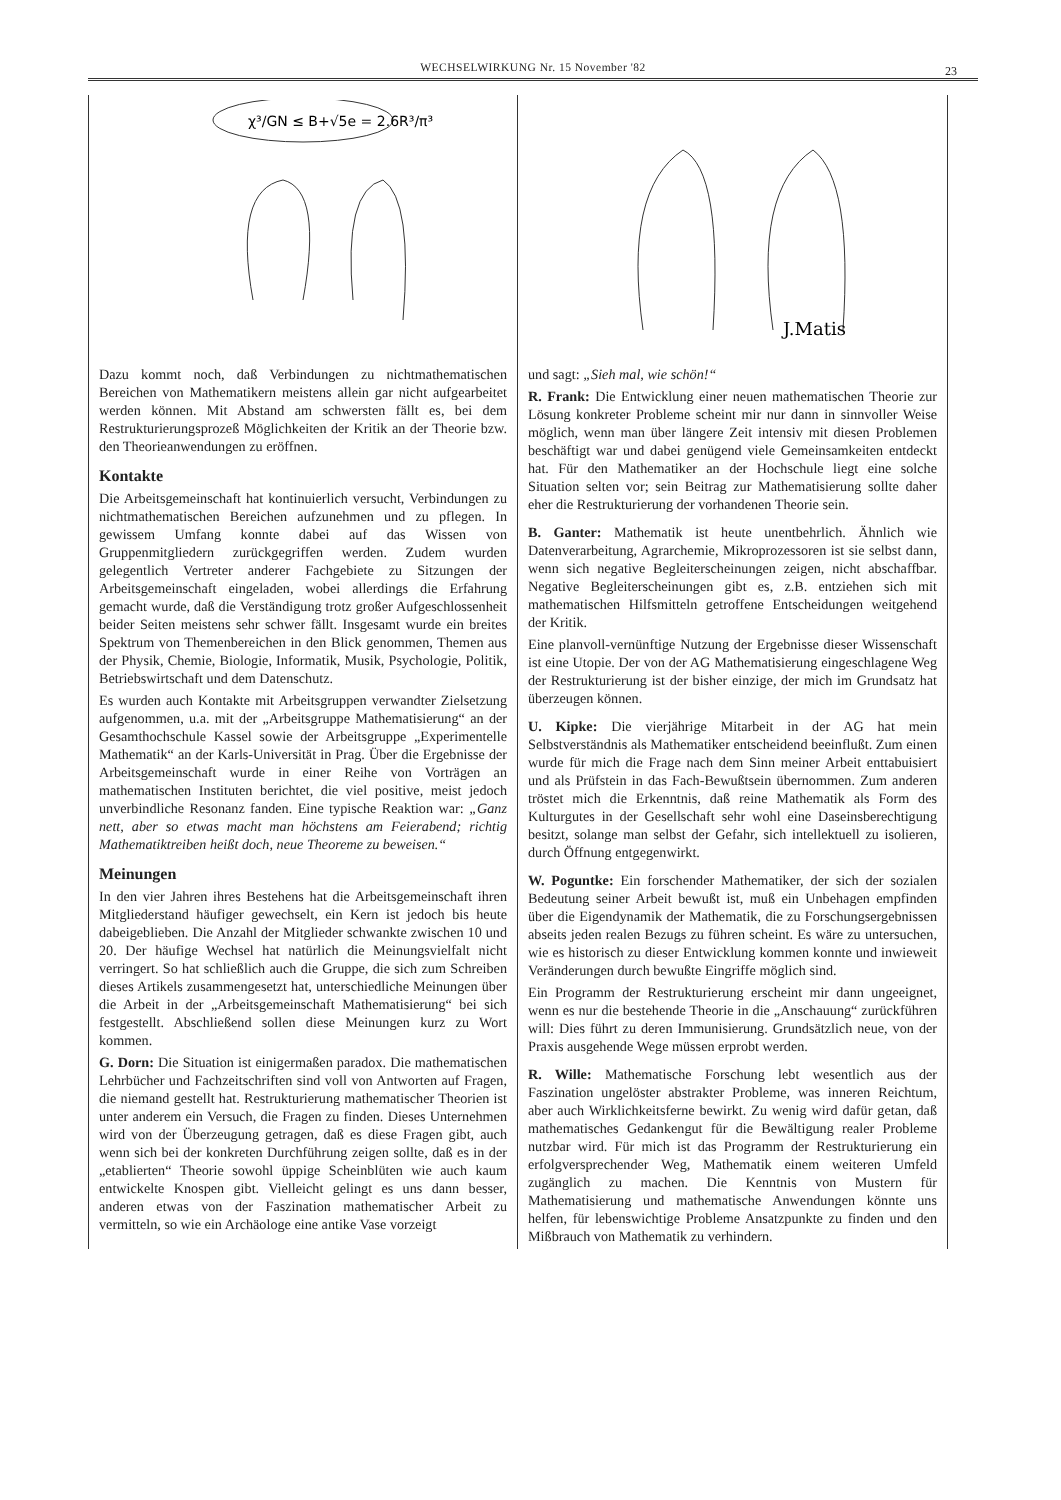WECHSELWIRKUNG Nr. 15 November '82 23
χ³/GN ≤ B+√5e = 2.6R³/π³
Dazu kommt noch, daß Verbindungen zu nichtmathematischen Bereichen von Mathematikern meistens allein gar nicht aufgearbeitet werden können. Mit Abstand am schwersten fällt es, bei dem Restrukturierungsprozeß Möglichkeiten der Kritik an der Theorie bzw. den Theorieanwendungen zu eröffnen.
Kontakte
Die Arbeitsgemeinschaft hat kontinuierlich versucht, Verbindungen zu nichtmathematischen Bereichen aufzunehmen und zu pflegen. In gewissem Umfang konnte dabei auf das Wissen von Gruppenmitgliedern zurückgegriffen werden. Zudem wurden gelegentlich Vertreter anderer Fachgebiete zu Sitzungen der Arbeitsgemeinschaft eingeladen, wobei allerdings die Erfahrung gemacht wurde, daß die Verständigung trotz großer Aufgeschlossenheit beider Seiten meistens sehr schwer fällt. Insgesamt wurde ein breites Spektrum von Themenbereichen in den Blick genommen, Themen aus der Physik, Chemie, Biologie, Informatik, Musik, Psychologie, Politik, Betriebswirtschaft und dem Datenschutz.
Es wurden auch Kontakte mit Arbeitsgruppen verwandter Zielsetzung aufgenommen, u.a. mit der „Arbeitsgruppe Mathematisierung“ an der Gesamthochschule Kassel sowie der Arbeitsgruppe „Experimentelle Mathematik“ an der Karls-Universität in Prag. Über die Ergebnisse der Arbeitsgemeinschaft wurde in einer Reihe von Vorträgen an mathematischen Instituten berichtet, die viel positive, meist jedoch unverbindliche Resonanz fanden. Eine typische Reaktion war: „Ganz nett, aber so etwas macht man höchstens am Feierabend; richtig Mathematiktreiben heißt doch, neue Theoreme zu beweisen.“
Meinungen
In den vier Jahren ihres Bestehens hat die Arbeitsgemeinschaft ihren Mitgliederstand häufiger gewechselt, ein Kern ist jedoch bis heute dabeigeblieben. Die Anzahl der Mitglieder schwankte zwischen 10 und 20. Der häufige Wechsel hat natürlich die Meinungsvielfalt nicht verringert. So hat schließlich auch die Gruppe, die sich zum Schreiben dieses Artikels zusammengesetzt hat, unterschiedliche Meinungen über die Arbeit in der „Arbeitsgemeinschaft Mathematisierung“ bei sich festgestellt. Abschließend sollen diese Meinungen kurz zu Wort kommen.
G. Dorn: Die Situation ist einigermaßen paradox. Die mathematischen Lehrbücher und Fachzeitschriften sind voll von Antworten auf Fragen, die niemand gestellt hat. Restrukturierung mathematischer Theorien ist unter anderem ein Versuch, die Fragen zu finden. Dieses Unternehmen wird von der Überzeugung getragen, daß es diese Fragen gibt, auch wenn sich bei der konkreten Durchführung zeigen sollte, daß es in der „etablierten“ Theorie sowohl üppige Scheinblüten wie auch kaum entwickelte Knospen gibt. Vielleicht gelingt es uns dann besser, anderen etwas von der Faszination mathematischer Arbeit zu vermitteln, so wie ein Archäologe eine antike Vase vorzeigt
J.Matis
und sagt: „Sieh mal, wie schön!“
R. Frank: Die Entwicklung einer neuen mathematischen Theorie zur Lösung konkreter Probleme scheint mir nur dann in sinnvoller Weise möglich, wenn man über längere Zeit intensiv mit diesen Problemen beschäftigt war und dabei genügend viele Gemeinsamkeiten entdeckt hat. Für den Mathematiker an der Hochschule liegt eine solche Situation selten vor; sein Beitrag zur Mathematisierung sollte daher eher die Restrukturierung der vorhandenen Theorie sein.
B. Ganter: Mathematik ist heute unentbehrlich. Ähnlich wie Datenverarbeitung, Agrarchemie, Mikroprozessoren ist sie selbst dann, wenn sich negative Begleiterscheinungen zeigen, nicht abschaffbar. Negative Begleiterscheinungen gibt es, z.B. entziehen sich mit mathematischen Hilfsmitteln getroffene Entscheidungen weitgehend der Kritik.
Eine planvoll-vernünftige Nutzung der Ergebnisse dieser Wissenschaft ist eine Utopie. Der von der AG Mathematisierung eingeschlagene Weg der Restrukturierung ist der bisher einzige, der mich im Grundsatz hat überzeugen können.
U. Kipke: Die vierjährige Mitarbeit in der AG hat mein Selbstverständnis als Mathematiker entscheidend beeinflußt. Zum einen wurde für mich die Frage nach dem Sinn meiner Arbeit enttabuisiert und als Prüfstein in das Fach-Bewußtsein übernommen. Zum anderen tröstet mich die Erkenntnis, daß reine Mathematik als Form des Kulturgutes in der Gesellschaft sehr wohl eine Daseinsberechtigung besitzt, solange man selbst der Gefahr, sich intellektuell zu isolieren, durch Öffnung entgegenwirkt.
W. Poguntke: Ein forschender Mathematiker, der sich der sozialen Bedeutung seiner Arbeit bewußt ist, muß ein Unbehagen empfinden über die Eigendynamik der Mathematik, die zu Forschungsergebnissen abseits jeden realen Bezugs zu führen scheint. Es wäre zu untersuchen, wie es historisch zu dieser Entwicklung kommen konnte und inwieweit Veränderungen durch bewußte Eingriffe möglich sind.
Ein Programm der Restrukturierung erscheint mir dann ungeeignet, wenn es nur die bestehende Theorie in die „Anschauung“ zurückführen will: Dies führt zu deren Immunisierung. Grundsätzlich neue, von der Praxis ausgehende Wege müssen erprobt werden.
R. Wille: Mathematische Forschung lebt wesentlich aus der Faszination ungelöster abstrakter Probleme, was inneren Reichtum, aber auch Wirklichkeitsferne bewirkt. Zu wenig wird dafür getan, daß mathematisches Gedankengut für die Bewältigung realer Probleme nutzbar wird. Für mich ist das Programm der Restrukturierung ein erfolgversprechender Weg, Mathematik einem weiteren Umfeld zugänglich zu machen. Die Kenntnis von Mustern für Mathematisierung und mathematische Anwendungen könnte uns helfen, für lebenswichtige Probleme Ansatzpunkte zu finden und den Mißbrauch von Mathematik zu verhindern.